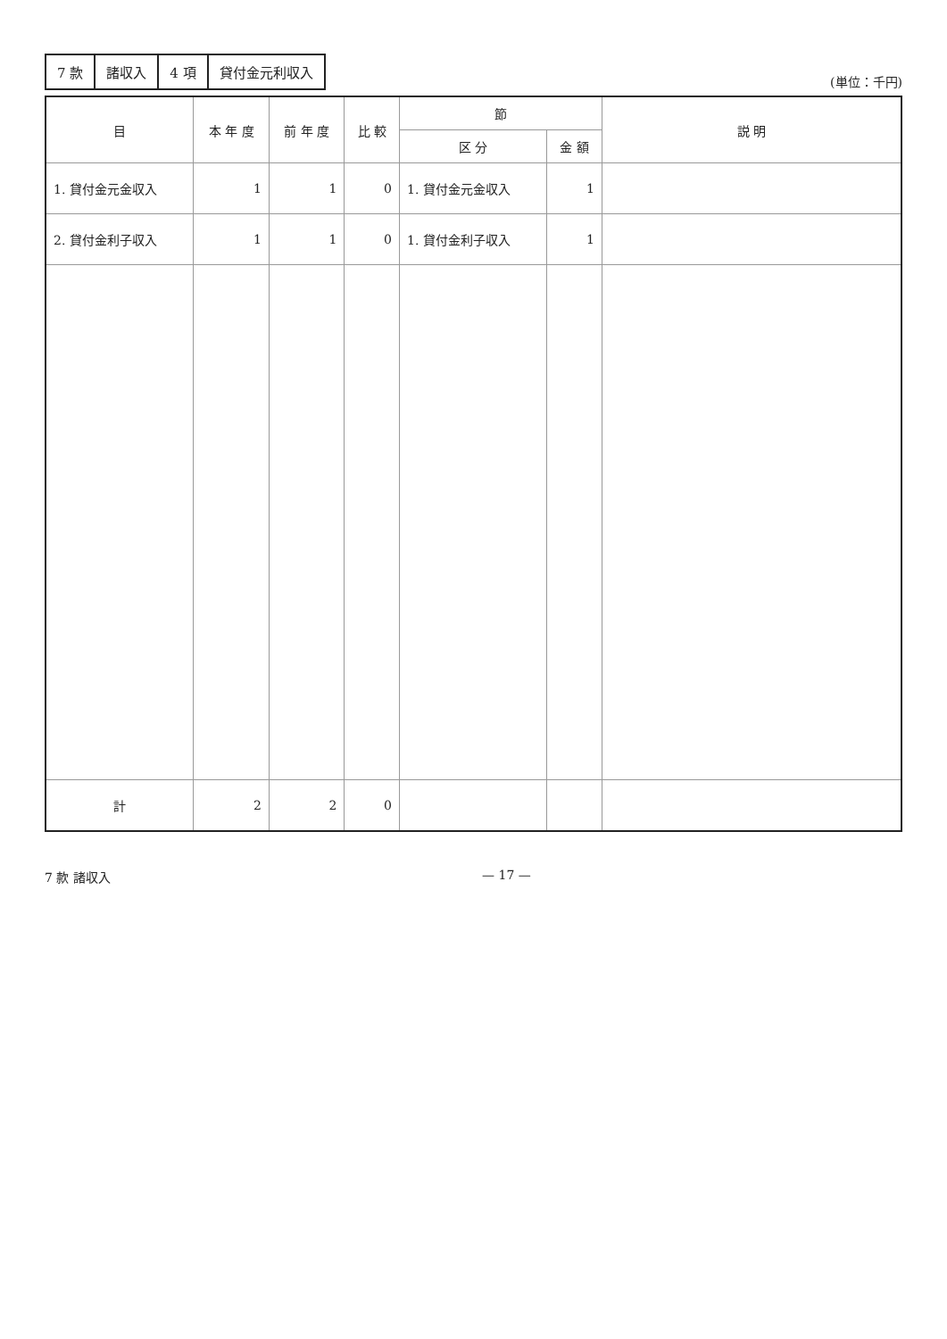| 7 款 | 諸収入 | 4 項 | 貸付金元利収入 |
(単位：千円)
| 目 | 本 年 度 | 前 年 度 | 比 較 | 節 | | 説 明 |
| --- | --- | --- | --- | --- | --- | --- |
| | | | | 区 分 | 金 額 | |
| 1. 貸付金元金収入 | 1 | 1 | 0 | 1. 貸付金元金収入 | 1 | |
| 2. 貸付金利子収入 | 1 | 1 | 0 | 1. 貸付金利子収入 | 1 | |
| 計 | 2 | 2 | 0 | | | |
7 款 諸収入 — 17 —